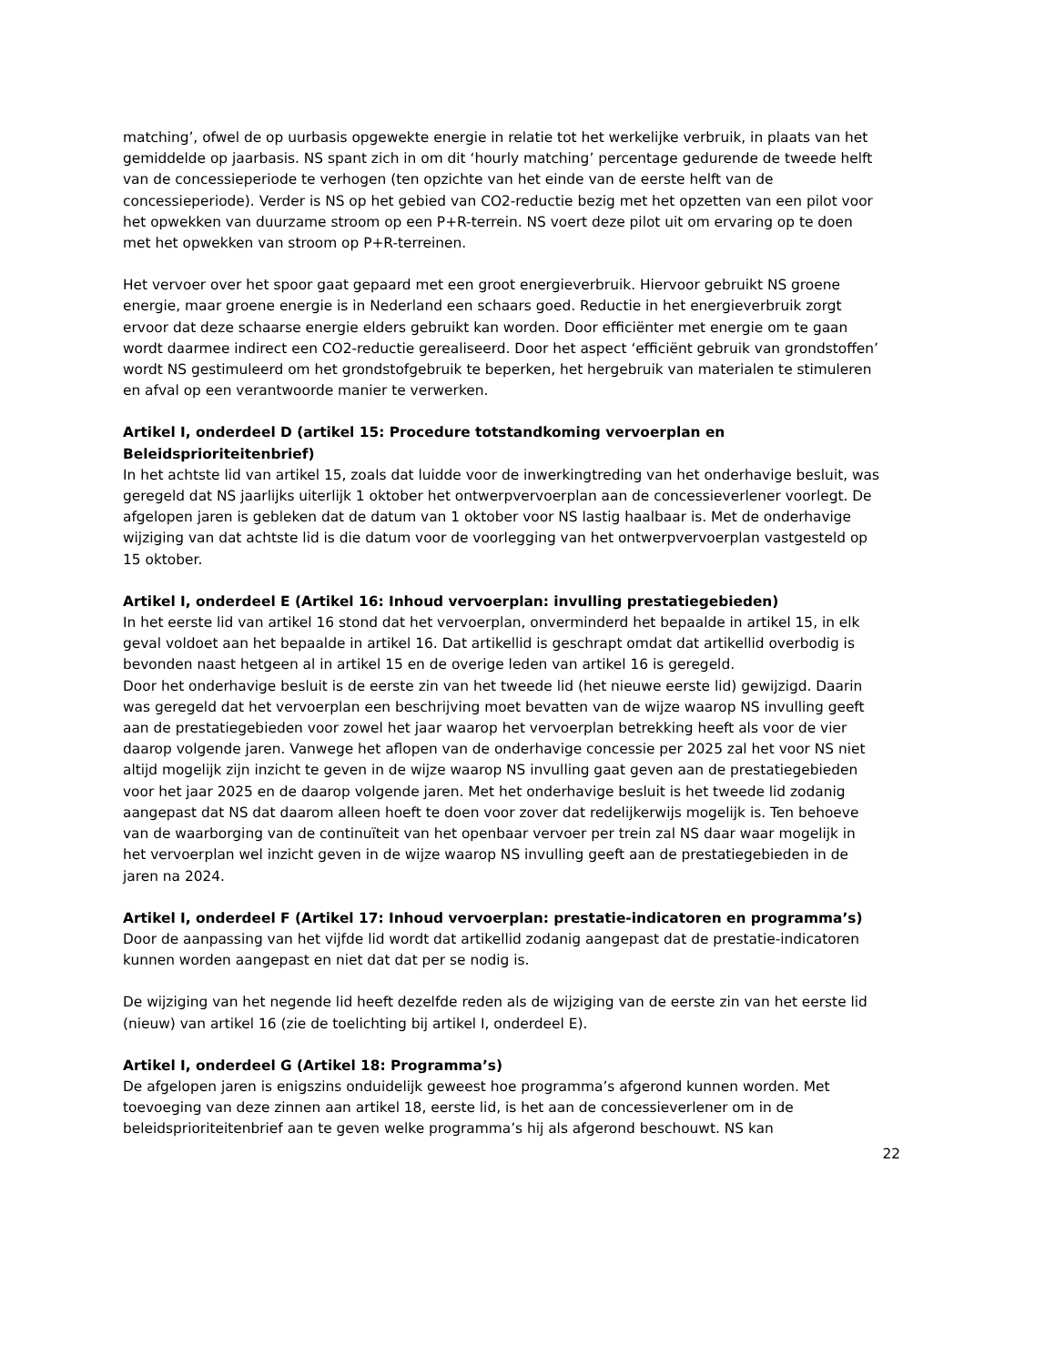matching’, ofwel de op uurbasis opgewekte energie in relatie tot het werkelijke verbruik, in plaats van het gemiddelde op jaarbasis. NS spant zich in om dit ‘hourly matching’ percentage gedurende de tweede helft van de concessieperiode te verhogen (ten opzichte van het einde van de eerste helft van de concessieperiode). Verder is NS op het gebied van CO2-reductie bezig met het opzetten van een pilot voor het opwekken van duurzame stroom op een P+R-terrein. NS voert deze pilot uit om ervaring op te doen met het opwekken van stroom op P+R-terreinen.
Het vervoer over het spoor gaat gepaard met een groot energieverbruik. Hiervoor gebruikt NS groene energie, maar groene energie is in Nederland een schaars goed. Reductie in het energieverbruik zorgt ervoor dat deze schaarse energie elders gebruikt kan worden. Door efficiënter met energie om te gaan wordt daarmee indirect een CO2-reductie gerealiseerd. Door het aspect ‘efficiënt gebruik van grondstoffen’ wordt NS gestimuleerd om het grondstofgebruik te beperken, het hergebruik van materialen te stimuleren en afval op een verantwoorde manier te verwerken.
Artikel I, onderdeel D (artikel 15: Procedure totstandkoming vervoerplan en Beleidsprioriteitenbrief)
In het achtste lid van artikel 15, zoals dat luidde voor de inwerkingtreding van het onderhavige besluit, was geregeld dat NS jaarlijks uiterlijk 1 oktober het ontwerpvervoerplan aan de concessieverlener voorlegt. De afgelopen jaren is gebleken dat de datum van 1 oktober voor NS lastig haalbaar is. Met de onderhavige wijziging van dat achtste lid is die datum voor de voorlegging van het ontwerpvervoerplan vastgesteld op 15 oktober.
Artikel I, onderdeel E (Artikel 16: Inhoud vervoerplan: invulling prestatiegebieden)
In het eerste lid van artikel 16 stond dat het vervoerplan, onverminderd het bepaalde in artikel 15, in elk geval voldoet aan het bepaalde in artikel 16. Dat artikellid is geschrapt omdat dat artikellid overbodig is bevonden naast hetgeen al in artikel 15 en de overige leden van artikel 16 is geregeld.
Door het onderhavige besluit is de eerste zin van het tweede lid (het nieuwe eerste lid) gewijzigd. Daarin was geregeld dat het vervoerplan een beschrijving moet bevatten van de wijze waarop NS invulling geeft aan de prestatiegebieden voor zowel het jaar waarop het vervoerplan betrekking heeft als voor de vier daarop volgende jaren. Vanwege het aflopen van de onderhavige concessie per 2025 zal het voor NS niet altijd mogelijk zijn inzicht te geven in de wijze waarop NS invulling gaat geven aan de prestatiegebieden voor het jaar 2025 en de daarop volgende jaren. Met het onderhavige besluit is het tweede lid zodanig aangepast dat NS dat daarom alleen hoeft te doen voor zover dat redelijkerwijs mogelijk is. Ten behoeve van de waarborging van de continuïteit van het openbaar vervoer per trein zal NS daar waar mogelijk in het vervoerplan wel inzicht geven in de wijze waarop NS invulling geeft aan de prestatiegebieden in de jaren na 2024.
Artikel I, onderdeel F (Artikel 17: Inhoud vervoerplan: prestatie-indicatoren en programma’s)
Door de aanpassing van het vijfde lid wordt dat artikellid zodanig aangepast dat de prestatie-indicatoren kunnen worden aangepast en niet dat dat per se nodig is.
De wijziging van het negende lid heeft dezelfde reden als de wijziging van de eerste zin van het eerste lid (nieuw) van artikel 16 (zie de toelichting bij artikel I, onderdeel E).
Artikel I, onderdeel G (Artikel 18: Programma’s)
De afgelopen jaren is enigszins onduidelijk geweest hoe programma’s afgerond kunnen worden. Met toevoeging van deze zinnen aan artikel 18, eerste lid, is het aan de concessieverlener om in de beleidsprioriteitenbrief aan te geven welke programma’s hij als afgerond beschouwt. NS kan
22